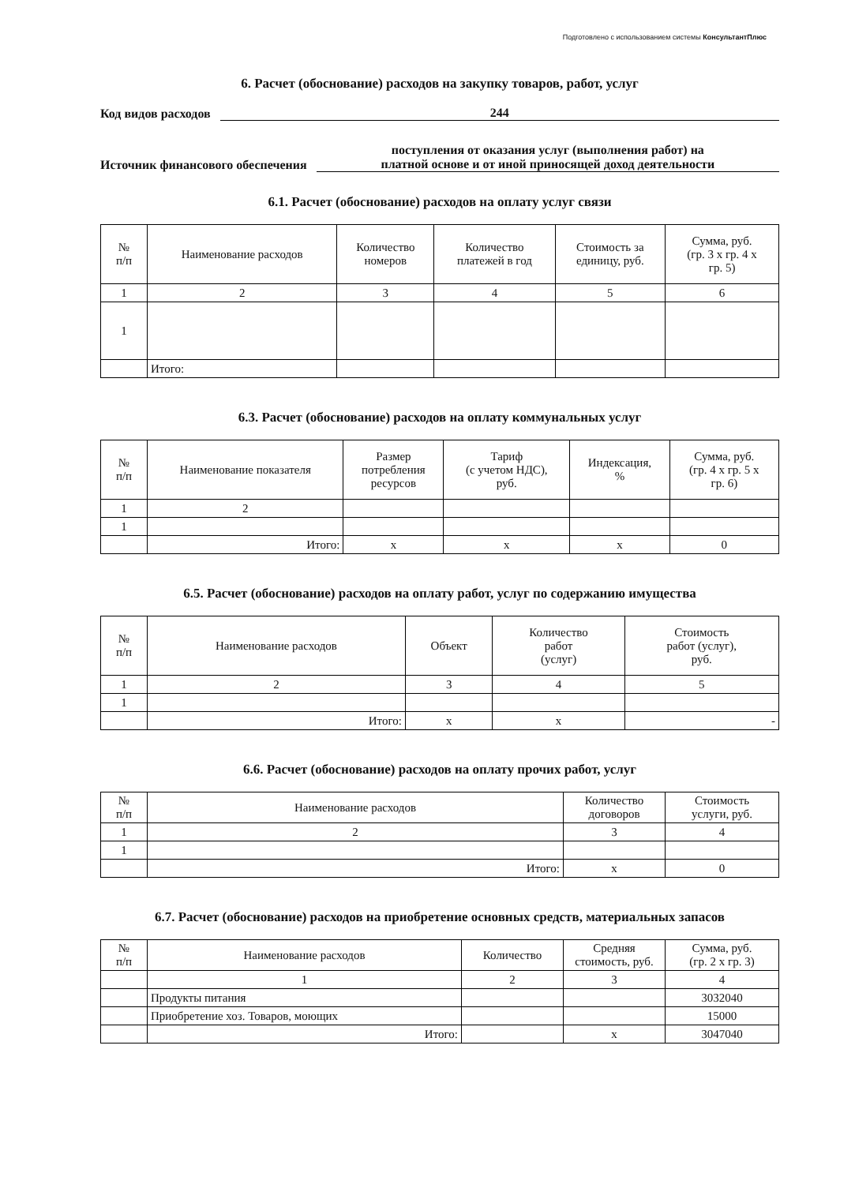Подготовлено с использованием системы КонсультантПлюс
6. Расчет (обоснование) расходов на закупку товаров, работ, услуг
Код видов расходов 244
Источник финансового обеспечения поступления от оказания услуг (выполнения работ) на
платной основе и от иной приносящей доход деятельности
6.1. Расчет (обоснование) расходов на оплату услуг связи
| № п/п | Наименование расходов | Количество номеров | Количество платежей в год | Стоимость за единицу, руб. | Сумма, руб. (гр. 3 х гр. 4 х гр. 5) |
| --- | --- | --- | --- | --- | --- |
| 1 | 2 | 3 | 4 | 5 | 6 |
| 1 | | | | | |
| | Итого: | | | | |
6.3. Расчет (обоснование) расходов на оплату коммунальных услуг
| № п/п | Наименование показателя | Размер потребления ресурсов | Тариф (с учетом НДС), руб. | Индексация, % | Сумма, руб. (гр. 4 х гр. 5 х гр. 6) |
| --- | --- | --- | --- | --- | --- |
| 1 | 2 | | | | |
| 1 | | | | | |
| | Итого: | х | х | х | 0 |
6.5. Расчет (обоснование) расходов на оплату работ, услуг по содержанию имущества
| № п/п | Наименование расходов | Объект | Количество работ (услуг) | Стоимость работ (услуг), руб. |
| --- | --- | --- | --- | --- |
| 1 | 2 | 3 | 4 | 5 |
| 1 | | | | |
| | Итого: | х | х | - |
6.6. Расчет (обоснование) расходов на оплату прочих работ, услуг
| № п/п | Наименование расходов | Количество договоров | Стоимость услуги, руб. |
| --- | --- | --- | --- |
| 1 | 2 | 3 | 4 |
| 1 | | | |
| | Итого: | х | 0 |
6.7. Расчет (обоснование) расходов на приобретение основных средств, материальных запасов
| № п/п | Наименование расходов | Количество | Средняя стоимость, руб. | Сумма, руб. (гр. 2 х гр. 3) |
| --- | --- | --- | --- | --- |
| | 1 | 2 | 3 | 4 |
| | Продукты питания | | | 3032040 |
| | Приобретение хоз. Товаров, моющих | | | 15000 |
| | Итого: | | х | 3047040 |